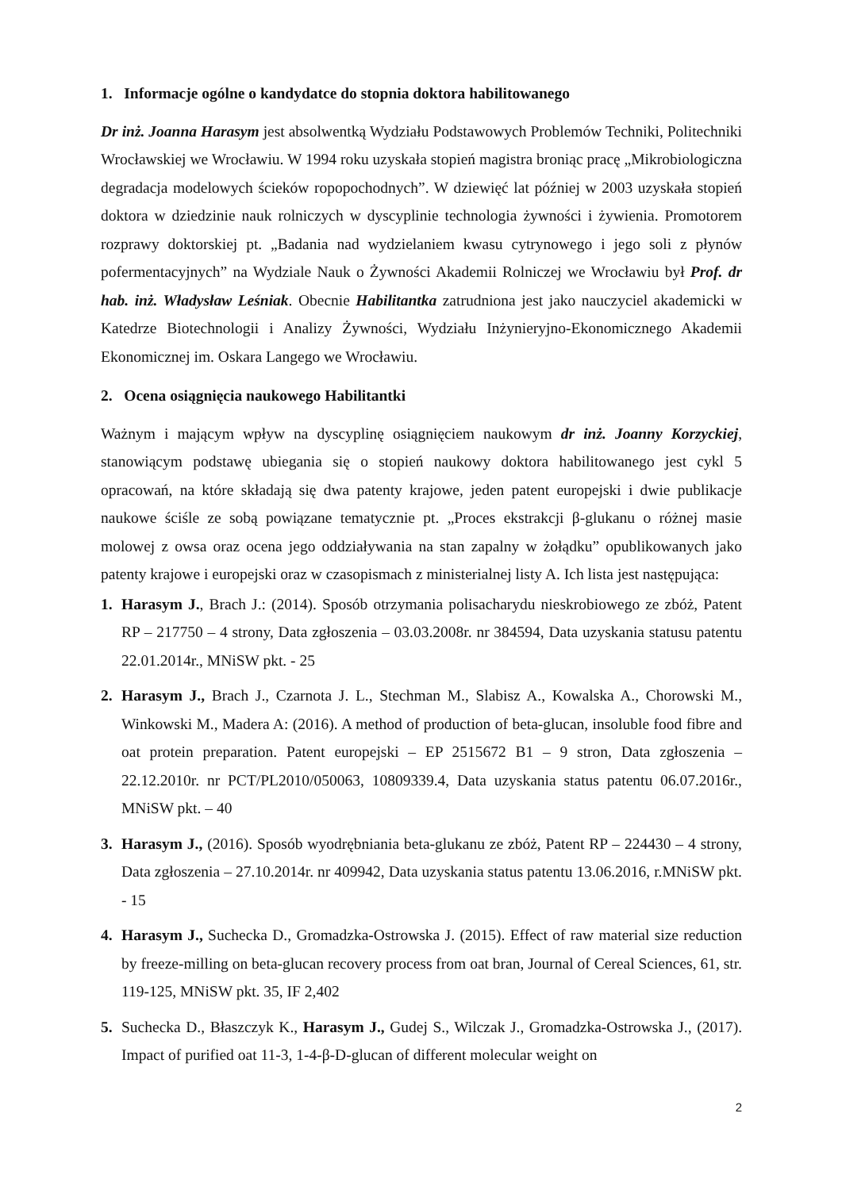1. Informacje ogólne o kandydatce do stopnia doktora habilitowanego
Dr inż. Joanna Harasym jest absolwentką Wydziału Podstawowych Problemów Techniki, Politechniki Wrocławskiej we Wrocławiu. W 1994 roku uzyskała stopień magistra broniąc pracę „Mikrobiologiczna degradacja modelowych ścieków ropopochodnych”. W dziewięć lat później w 2003 uzyskała stopień doktora w dziedzinie nauk rolniczych w dyscyplinie technologia żywności i żywienia. Promotorem rozprawy doktorskiej pt. „Badania nad wydzielaniem kwasu cytrynowego i jego soli z płynów pofermentacyjnych” na Wydziale Nauk o Żywności Akademii Rolniczej we Wrocławiu był Prof. dr hab. inż. Władysław Leśniak. Obecnie Habilitantka zatrudniona jest jako nauczyciel akademicki w Katedrze Biotechnologii i Analizy Żywności, Wydziału Inżynieryjno-Ekonomicznego Akademii Ekonomicznej im. Oskara Langego we Wrocławiu.
2. Ocena osiągnięcia naukowego Habilitantki
Ważnym i mającym wpływ na dyscyplinę osiągnięciem naukowym dr inż. Joanny Korzyckiej, stanowiącym podstawę ubiegania się o stopień naukowy doktora habilitowanego jest cykl 5 opracowań, na które składają się dwa patenty krajowe, jeden patent europejski i dwie publikacje naukowe ściśle ze sobą powiązane tematycznie pt. „Proces ekstrakcji β-glukanu o różnej masie molowej z owsa oraz ocena jego oddziaływania na stan zapalny w żołądku” opublikowanych jako patenty krajowe i europejski oraz w czasopismach z ministerialnej listy A. Ich lista jest następująca:
1. Harasym J., Brach J.: (2014). Sposób otrzymania polisacharydu nieskrobiowego ze zbóż, Patent RP – 217750 – 4 strony, Data zgłoszenia – 03.03.2008r. nr 384594, Data uzyskania statusu patentu 22.01.2014r., MNiSW pkt. - 25
2. Harasym J., Brach J., Czarnota J. L., Stechman M., Slabisz A., Kowalska A., Chorowski M., Winkowski M., Madera A: (2016). A method of production of beta-glucan, insoluble food fibre and oat protein preparation. Patent europejski – EP 2515672 B1 – 9 stron, Data zgłoszenia – 22.12.2010r. nr PCT/PL2010/050063, 10809339.4, Data uzyskania status patentu 06.07.2016r., MNiSW pkt. – 40
3. Harasym J., (2016). Sposób wyodrębniania beta-glukanu ze zbóż, Patent RP – 224430 – 4 strony, Data zgłoszenia – 27.10.2014r. nr 409942, Data uzyskania status patentu 13.06.2016, r.MNiSW pkt. - 15
4. Harasym J., Suchecka D., Gromadzka-Ostrowska J. (2015). Effect of raw material size reduction by freeze-milling on beta-glucan recovery process from oat bran, Journal of Cereal Sciences, 61, str. 119-125, MNiSW pkt. 35, IF 2,402
5. Suchecka D., Błaszczyk K., Harasym J., Gudej S., Wilczak J., Gromadzka-Ostrowska J., (2017). Impact of purified oat 11-3, 1-4-β-D-glucan of different molecular weight on
2